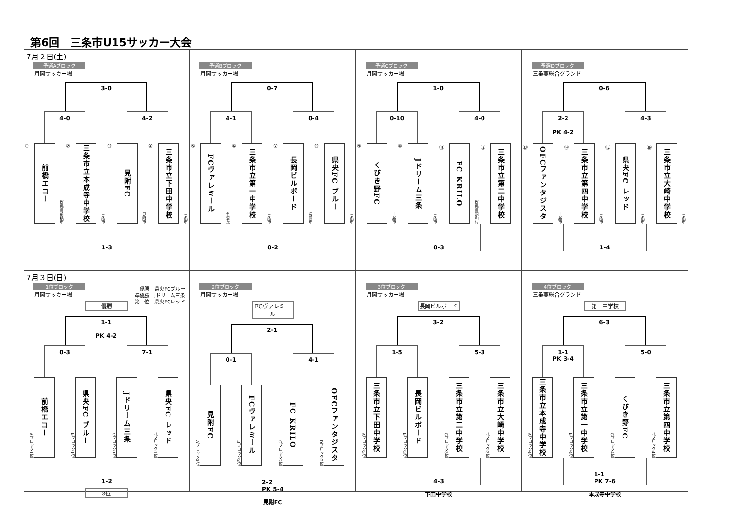第6回　三条市U15サッカー大会
7月２日(土)
予選Aブロック
月岡サッカー場
3-0
4-0 4-2
①
前橋エコー
群馬県前橋市
②
三条市立本成寺中学校
三条市
③
見附FC
見附市
④
三条市立下田中学校
三条市
1-3
予選Bブロック
月岡サッカー場
0-7
4-1 0-4
⑤
FCヴァレミール
魚沼氏
⑥
三条市立第一中学校
三条市
⑦
長岡ビルボード
長岡市
⑧
県央FC ブルー
三条市
0-2
予選Cブロック
月岡サッカー場
1-0
0-10 4-0
⑨
くびき野FC
上越市
⑩
Jドリーム三条
三条市
⑪
FC KRILO
群馬県昭和村
⑫
三条市立第二中学校
0-3
予選Dブロック
三条燕総合グランド
0-6
2-2
PK 4-2
4-3
⑬
OFCファンタジスタ
上越市
⑭
三条市立第四中学校
三条市
⑮
県央FC レッド
三条市
⑯
三条市立大崎中学校
三条市
1-4
7月３日(日)
1位ブロック
月岡サッカー場
優勝　県央FCブルー
準優勝　Jドリーム三条
第三位　県央FCレッド
優勝
1-1
PK 4-2
0-3 7-1
Aブロック1位
前橋エコー
Bブロック1位
県央FC ブルー
Cブロック1位
Jドリーム三条
Dブロック1位
県央FC レッド
1-2
3位
2位ブロック
月岡サッカー場
FCヴァレミール
2-1
0-1 4-1
Aブロック2位
見附FC
Bブロック2位
FCヴァレミール
Cブロック2位
FC KRILO
Dブロック2位
OFCファンタジスタ
2-2
PK 5-4
見附FC
3位ブロック
月岡サッカー場
長岡ビルボード
3-2
1-5 5-3
Aブロック3位
三条市立下田中学校
Bブロック3位
長岡ビルボード
Cブロック3位
三条市立第二中学校
Dブロック3位
三条市立大崎中学校
4-3
下田中学校
4位ブロック
三条燕総合グランド
第一中学校
6-3
1-1
PK 3-4
5-0
Aブロック4位
三条市立本成寺中学校
Bブロック4位
三条市立第一中学校
Cブロック4位
くびき野FC
Dブロック4位
三条市立第四中学校
1-1
PK 7-6
本成寺中学校